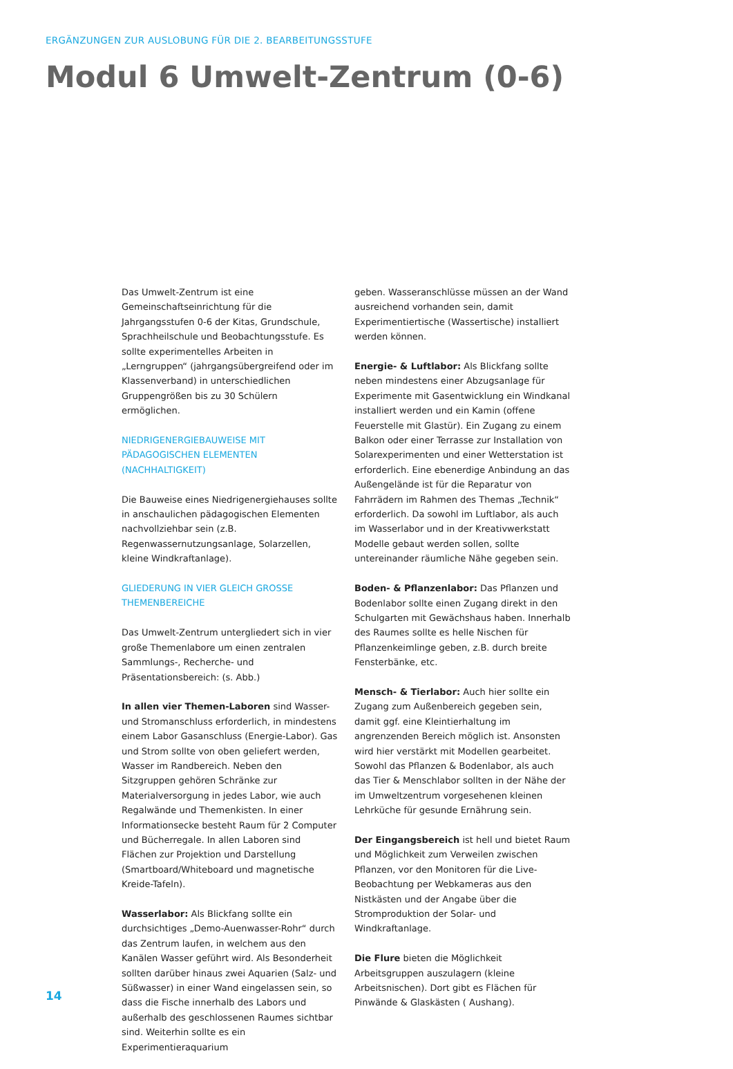ERGÄNZUNGEN ZUR AUSLOBUNG FÜR DIE 2. BEARBEITUNGSSTUFE
Modul 6 Umwelt-Zentrum (0-6)
Das Umwelt-Zentrum ist eine Gemeinschaftseinrichtung für die Jahrgangsstufen 0-6 der Kitas, Grundschule, Sprachheilschule und Beobachtungsstufe. Es sollte experimentelles Arbeiten in „Lerngruppen“ (jahrgangsübergreifend oder im Klassenverband) in unterschiedlichen Gruppengrößen bis zu 30 Schülern ermöglichen.
NIEDRIGENERGIEBAUWEISE MIT PÄDAGOGISCHEN ELEMENTEN (NACHHALTIGKEIT)
Die Bauweise eines Niedrigenergiehauses sollte in anschaulichen pädagogischen Elementen nachvollziehbar sein (z.B. Regenwassernutzungsanlage, Solarzellen, kleine Windkraftanlage).
GLIEDERUNG IN VIER GLEICH GROSSE THEMENBEREICHE
Das Umwelt-Zentrum untergliedert sich in vier große Themenlabore um einen zentralen Sammlungs-, Recherche- und Präsentationsbereich: (s. Abb.)
In allen vier Themen-Laboren sind Wasser- und Stromanschluss erforderlich, in mindestens einem Labor Gasanschluss (Energie-Labor). Gas und Strom sollte von oben geliefert werden, Wasser im Randbereich. Neben den Sitzgruppen gehören Schränke zur Materialversorgung in jedes Labor, wie auch Regalwände und Themenkisten. In einer Informationsecke besteht Raum für 2 Computer und Bücherregale. In allen Laboren sind Flächen zur Projektion und Darstellung (Smartboard/Whiteboard und magnetische Kreide-Tafeln).
Wasserlabor: Als Blickfang sollte ein durchsichtiges „Demo-Auenwasser-Rohr“ durch das Zentrum laufen, in welchem aus den Kanälen Wasser geführt wird. Als Besonderheit sollten darüber hinaus zwei Aquarien (Salz- und Süßwasser) in einer Wand eingelassen sein, so dass die Fische innerhalb des Labors und außerhalb des geschlossenen Raumes sichtbar sind. Weiterhin sollte es ein Experimentieraquarium
geben. Wasseranschlüsse müssen an der Wand ausreichend vorhanden sein, damit Experimentiertische (Wassertische) installiert werden können.
Energie- & Luftlabor: Als Blickfang sollte neben mindestens einer Abzugsanlage für Experimente mit Gasentwicklung ein Windkanal installiert werden und ein Kamin (offene Feuerstelle mit Glastür). Ein Zugang zu einem Balkon oder einer Terrasse zur Installation von Solarexperimenten und einer Wetterstation ist erforderlich. Eine ebenerdige Anbindung an das Außengelände ist für die Reparatur von Fahrrädern im Rahmen des Themas „Technik“ erforderlich. Da sowohl im Luftlabor, als auch im Wasserlabor und in der Kreativwerkstatt Modelle gebaut werden sollen, sollte untereinander räumliche Nähe gegeben sein.
Boden- & Pflanzenlabor: Das Pflanzen und Bodenlabor sollte einen Zugang direkt in den Schulgarten mit Gewächshaus haben. Innerhalb des Raumes sollte es helle Nischen für Pflanzenkeimlinge geben, z.B. durch breite Fensterbänke, etc.
Mensch- & Tierlabor: Auch hier sollte ein Zugang zum Außenbereich gegeben sein, damit ggf. eine Kleintierhaltung im angrenzenden Bereich möglich ist. Ansonsten wird hier verstärkt mit Modellen gearbeitet. Sowohl das Pflanzen & Bodenlabor, als auch das Tier & Menschlabor sollten in der Nähe der im Umweltzentrum vorgesehenen kleinen Lehrküche für gesunde Ernährung sein.
Der Eingangsbereich ist hell und bietet Raum und Möglichkeit zum Verweilen zwischen Pflanzen, vor den Monitoren für die Live-Beobachtung per Webkameras aus den Nistkästen und der Angabe über die Stromproduktion der Solar- und Windkraftanlage.
Die Flure bieten die Möglichkeit Arbeitsgruppen auszulagern (kleine Arbeitsnischen). Dort gibt es Flächen für Pinwände & Glaskästen ( Aushang).
14